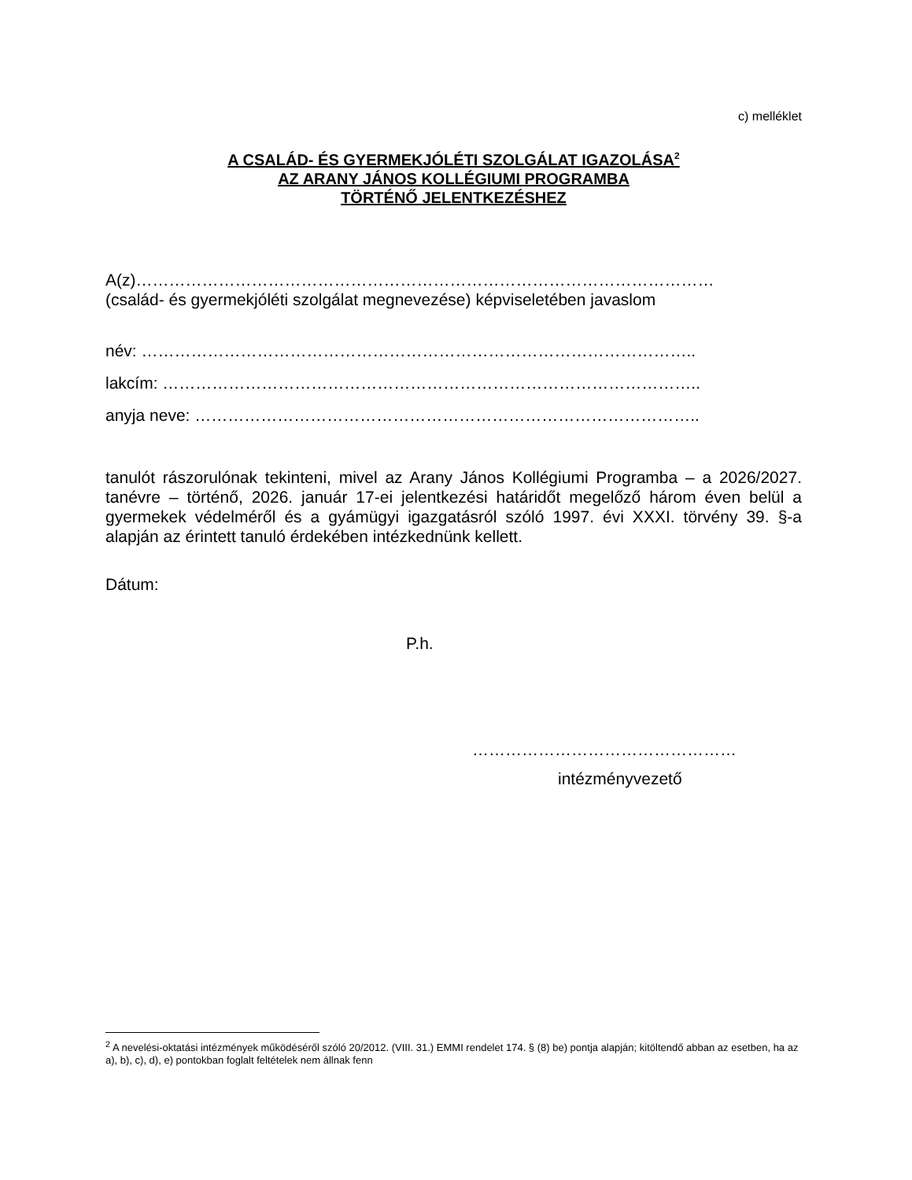c) melléklet
A CSALÁD- ÉS GYERMEKJÓLÉTI SZOLGÁLAT IGAZOLÁSA<sup>2</sup>
AZ ARANY JÁNOS KOLLÉGIUMI PROGRAMBA
TÖRTÉNŐ JELENTKEZÉSHEZ
A(z)……………………………………………………………………………………………
(család- és gyermekjóléti szolgálat megnevezése) képviseletében javaslom
név: ………………………………………………………………………………………..
lakcím: ……………………………………………………………………………………..
anyja neve: ………………………………………………………………………………..
tanulót rászorulónak tekinteni, mivel az Arany János Kollégiumi Programba – a 2026/2027. tanévre – történő, 2026. január 17-ei jelentkezési határidőt megelőző három éven belül a gyermekek védelméről és a gyámügyi igazgatásról szóló 1997. évi XXXI. törvény 39. §-a alapján az érintett tanuló érdekében intézkednünk kellett.
Dátum:
P.h.
…………………………………………
intézményvezető
<sup>2</sup> A nevelési-oktatási intézmények működéséről szóló 20/2012. (VIII. 31.) EMMI rendelet 174. § (8) be) pontja alapján; kitöltendő abban az esetben, ha az a), b), c), d), e) pontokban foglalt feltételek nem állnak fenn